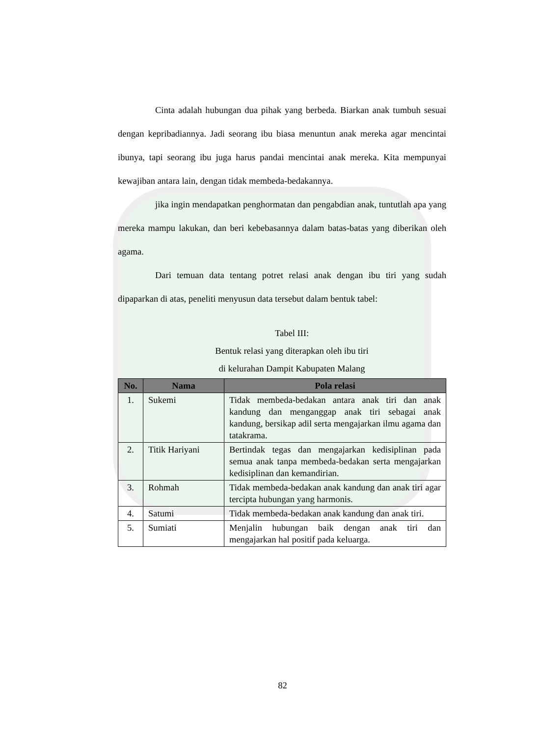Cinta adalah hubungan dua pihak yang berbeda. Biarkan anak tumbuh sesuai dengan kepribadiannya. Jadi seorang ibu biasa menuntun anak mereka agar mencintai ibunya, tapi seorang ibu juga harus pandai mencintai anak mereka. Kita mempunyai kewajiban antara lain, dengan tidak membeda-bedakannya.
jika ingin mendapatkan penghormatan dan pengabdian anak, tuntutlah apa yang mereka mampu lakukan, dan beri kebebasannya dalam batas-batas yang diberikan oleh agama.
Dari temuan data tentang potret relasi anak dengan ibu tiri yang sudah dipaparkan di atas, peneliti menyusun data tersebut dalam bentuk tabel:
Tabel III:
Bentuk relasi yang diterapkan oleh ibu tiri
di kelurahan Dampit Kabupaten Malang
| No. | Nama | Pola relasi |
| --- | --- | --- |
| 1. | Sukemi | Tidak membeda-bedakan antara anak tiri dan anak kandung dan menganggap anak tiri sebagai anak kandung, bersikap adil serta mengajarkan ilmu agama dan tatakrama. |
| 2. | Titik Hariyani | Bertindak tegas dan mengajarkan kedisiplinan pada semua anak tanpa membeda-bedakan serta mengajarkan kedisiplinan dan kemandirian. |
| 3. | Rohmah | Tidak membeda-bedakan anak kandung dan anak tiri agar tercipta hubungan yang harmonis. |
| 4. | Satumi | Tidak membeda-bedakan anak kandung dan anak tiri. |
| 5. | Sumiati | Menjalin hubungan baik dengan anak tiri dan mengajarkan hal positif pada keluarga. |
82